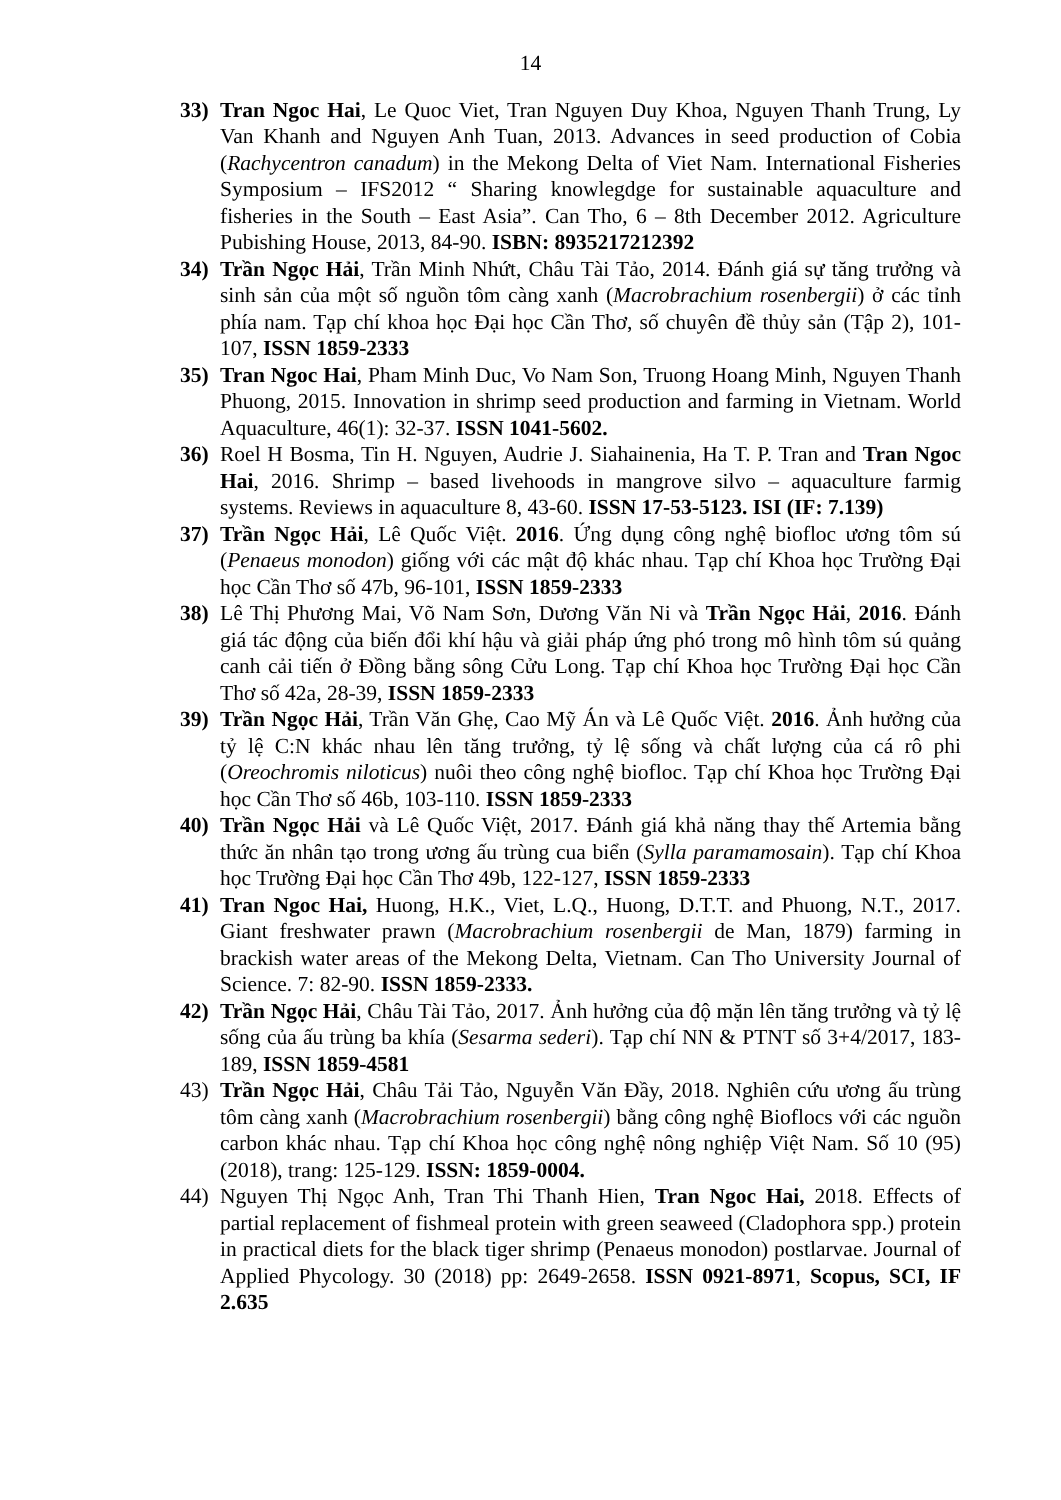14
33) Tran Ngoc Hai, Le Quoc Viet, Tran Nguyen Duy Khoa, Nguyen Thanh Trung, Ly Van Khanh and Nguyen Anh Tuan, 2013. Advances in seed production of Cobia (Rachycentron canadum) in the Mekong Delta of Viet Nam. International Fisheries Symposium – IFS2012 “ Sharing knowlegdge for sustainable aquaculture and fisheries in the South – East Asia”. Can Tho, 6 – 8th December 2012. Agriculture Pubishing House, 2013, 84-90. ISBN: 8935217212392
34) Trần Ngọc Hải, Trần Minh Nhứt, Châu Tài Tảo, 2014. Đánh giá sự tăng trưởng và sinh sản của một số nguồn tôm càng xanh (Macrobrachium rosenbergii) ở các tỉnh phía nam. Tạp chí khoa học Đại học Cần Thơ, số chuyên đề thủy sản (Tập 2), 101-107, ISSN 1859-2333
35) Tran Ngoc Hai, Pham Minh Duc, Vo Nam Son, Truong Hoang Minh, Nguyen Thanh Phuong, 2015. Innovation in shrimp seed production and farming in Vietnam. World Aquaculture, 46(1): 32-37. ISSN 1041-5602.
36) Roel H Bosma, Tin H. Nguyen, Audrie J. Siahainenia, Ha T. P. Tran and Tran Ngoc Hai, 2016. Shrimp – based livehoods in mangrove silvo – aquaculture farmig systems. Reviews in aquaculture 8, 43-60. ISSN 17-53-5123. ISI (IF: 7.139)
37) Trần Ngọc Hải, Lê Quốc Việt. 2016. Ứng dụng công nghệ biofloc ương tôm sú (Penaeus monodon) giống với các mật độ khác nhau. Tạp chí Khoa học Trường Đại học Cần Thơ số 47b, 96-101, ISSN 1859-2333
38) Lê Thị Phương Mai, Võ Nam Sơn, Dương Văn Ni và Trần Ngọc Hải, 2016. Đánh giá tác động của biến đổi khí hậu và giải pháp ứng phó trong mô hình tôm sú quảng canh cải tiến ở Đồng bằng sông Cửu Long. Tạp chí Khoa học Trường Đại học Cần Thơ số 42a, 28-39, ISSN 1859-2333
39) Trần Ngọc Hải, Trần Văn Ghẹ, Cao Mỹ Án và Lê Quốc Việt. 2016. Ảnh hưởng của tỷ lệ C:N khác nhau lên tăng trưởng, tỷ lệ sống và chất lượng của cá rô phi (Oreochromis niloticus) nuôi theo công nghệ biofloc. Tạp chí Khoa học Trường Đại học Cần Thơ số 46b, 103-110. ISSN 1859-2333
40) Trần Ngọc Hải và Lê Quốc Việt, 2017. Đánh giá khả năng thay thế Artemia bằng thức ăn nhân tạo trong ương ấu trùng cua biển (Sylla paramamosain). Tạp chí Khoa học Trường Đại học Cần Thơ 49b, 122-127, ISSN 1859-2333
41) Tran Ngoc Hai, Huong, H.K., Viet, L.Q., Huong, D.T.T. and Phuong, N.T., 2017. Giant freshwater prawn (Macrobrachium rosenbergii de Man, 1879) farming in brackish water areas of the Mekong Delta, Vietnam. Can Tho University Journal of Science. 7: 82-90. ISSN 1859-2333.
42) Trần Ngọc Hải, Châu Tài Tảo, 2017. Ảnh hưởng của độ mặn lên tăng trưởng và tỷ lệ sống của ấu trùng ba khía (Sesarma sederi). Tạp chí NN & PTNT số 3+4/2017, 183-189, ISSN 1859-4581
43) Trần Ngọc Hải, Châu Tải Tảo, Nguyễn Văn Đầy, 2018. Nghiên cứu ương ấu trùng tôm càng xanh (Macrobrachium rosenbergii) bằng công nghệ Bioflocs với các nguồn carbon khác nhau. Tạp chí Khoa học công nghệ nông nghiệp Việt Nam. Số 10 (95) (2018), trang: 125-129. ISSN: 1859-0004.
44) Nguyen Thị Ngọc Anh, Tran Thi Thanh Hien, Tran Ngoc Hai, 2018. Effects of partial replacement of fishmeal protein with green seaweed (Cladophora spp.) protein in practical diets for the black tiger shrimp (Penaeus monodon) postlarvae. Journal of Applied Phycology. 30 (2018) pp: 2649-2658. ISSN 0921-8971, Scopus, SCI, IF 2.635